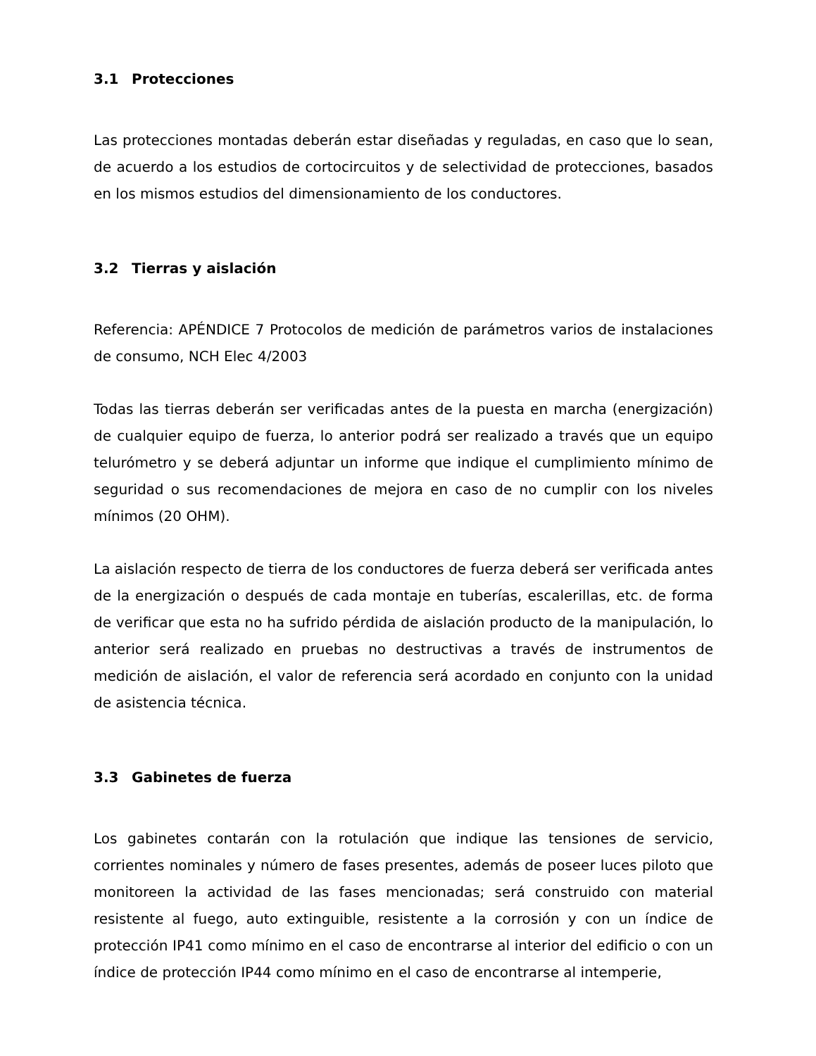3.1 Protecciones
Las protecciones montadas deberán estar diseñadas y reguladas, en caso que lo sean, de acuerdo a los estudios de cortocircuitos y de selectividad de protecciones, basados en los mismos estudios del dimensionamiento de los conductores.
3.2 Tierras y aislación
Referencia: APÉNDICE 7 Protocolos de medición de parámetros varios de instalaciones de consumo, NCH Elec 4/2003
Todas las tierras deberán ser verificadas antes de la puesta en marcha (energización) de cualquier equipo de fuerza, lo anterior podrá ser realizado a través que un equipo telurómetro y se deberá adjuntar un informe que indique el cumplimiento mínimo de seguridad o sus recomendaciones de mejora en caso de no cumplir con los niveles mínimos (20 OHM).
La aislación respecto de tierra de los conductores de fuerza deberá ser verificada antes de la energización o después de cada montaje en tuberías, escalerillas, etc. de forma de verificar que esta no ha sufrido pérdida de aislación producto de la manipulación, lo anterior será realizado en pruebas no destructivas a través de instrumentos de medición de aislación, el valor de referencia será acordado en conjunto con la unidad de asistencia técnica.
3.3 Gabinetes de fuerza
Los gabinetes contarán con la rotulación que indique las tensiones de servicio, corrientes nominales y número de fases presentes, además de poseer luces piloto que monitoreen la actividad de las fases mencionadas; será construido con material resistente al fuego, auto extinguible, resistente a la corrosión y con un índice de protección IP41 como mínimo en el caso de encontrarse al interior del edificio o con un índice de protección IP44 como mínimo en el caso de encontrarse al intemperie,